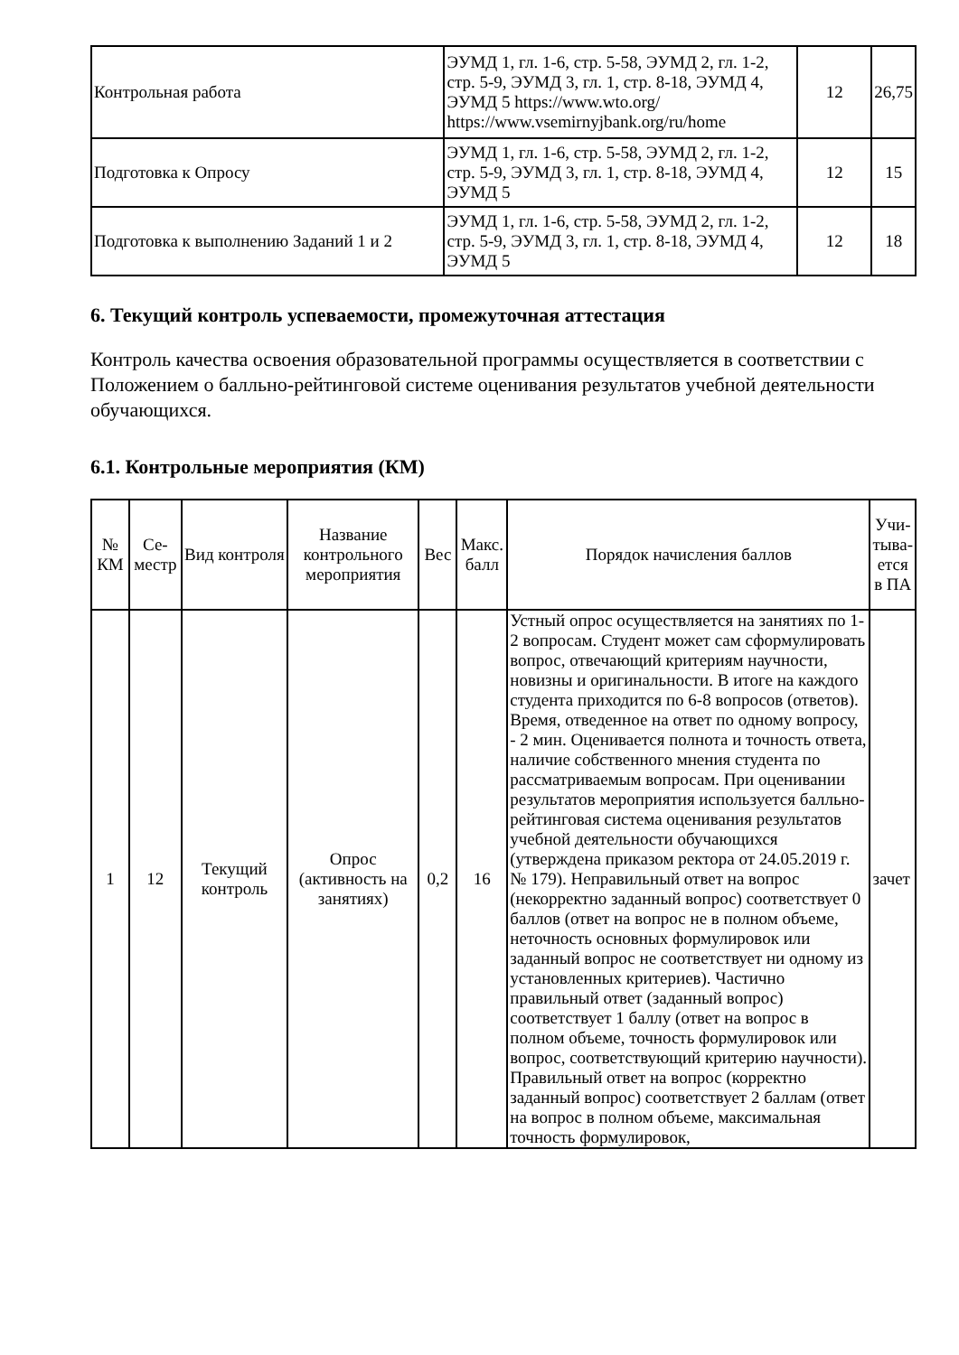| Контрольная работа | ЭУМД 1, гл. 1-6, стр. 5-58, ЭУМД 2, гл. 1-2, стр. 5-9, ЭУМД 3, гл. 1, стр. 8-18, ЭУМД 4, ЭУМД 5 https://www.wto.org/ https://www.vsemirnyjbank.org/ru/home | 12 | 26,75 |
| Подготовка к Опросу | ЭУМД 1, гл. 1-6, стр. 5-58, ЭУМД 2, гл. 1-2, стр. 5-9, ЭУМД 3, гл. 1, стр. 8-18, ЭУМД 4, ЭУМД 5 | 12 | 15 |
| Подготовка к выполнению Заданий 1 и 2 | ЭУМД 1, гл. 1-6, стр. 5-58, ЭУМД 2, гл. 1-2, стр. 5-9, ЭУМД 3, гл. 1, стр. 8-18, ЭУМД 4, ЭУМД 5 | 12 | 18 |
6. Текущий контроль успеваемости, промежуточная аттестация
Контроль качества освоения образовательной программы осуществляется в соответствии с Положением о балльно-рейтинговой системе оценивания результатов учебной деятельности обучающихся.
6.1. Контрольные мероприятия (КМ)
| № КМ | Се-местр | Вид контроля | Название контрольного мероприятия | Вес | Макс. балл | Порядок начисления баллов | Учи-тыва-ется в ПА |
| --- | --- | --- | --- | --- | --- | --- | --- |
| 1 | 12 | Текущий контроль | Опрос (активность на занятиях) | 0,2 | 16 | Устный опрос осуществляется на занятиях по 1-2 вопросам. Студент может сам сформулировать вопрос, отвечающий критериям научности, новизны и оригинальности. В итоге на каждого студента приходится по 6-8 вопросов (ответов). Время, отведенное на ответ по одному вопросу, - 2 мин. Оценивается полнота и точность ответа, наличие собственного мнения студента по рассматриваемым вопросам. При оценивании результатов мероприятия используется балльно-рейтинговая система оценивания результатов учебной деятельности обучающихся (утверждена приказом ректора от 24.05.2019 г. № 179). Неправильный ответ на вопрос (некорректно заданный вопрос) соответствует 0 баллов (ответ на вопрос не в полном объеме, неточность основных формулировок или заданный вопрос не соответствует ни одному из установленных критериев). Частично правильный ответ (заданный вопрос) соответствует 1 баллу (ответ на вопрос в полном объеме, точность формулировок или вопрос, соответствующий критерию научности). Правильный ответ на вопрос (корректно заданный вопрос) соответствует 2 баллам (ответ на вопрос в полном объеме, максимальная точность формулировок, | зачет |